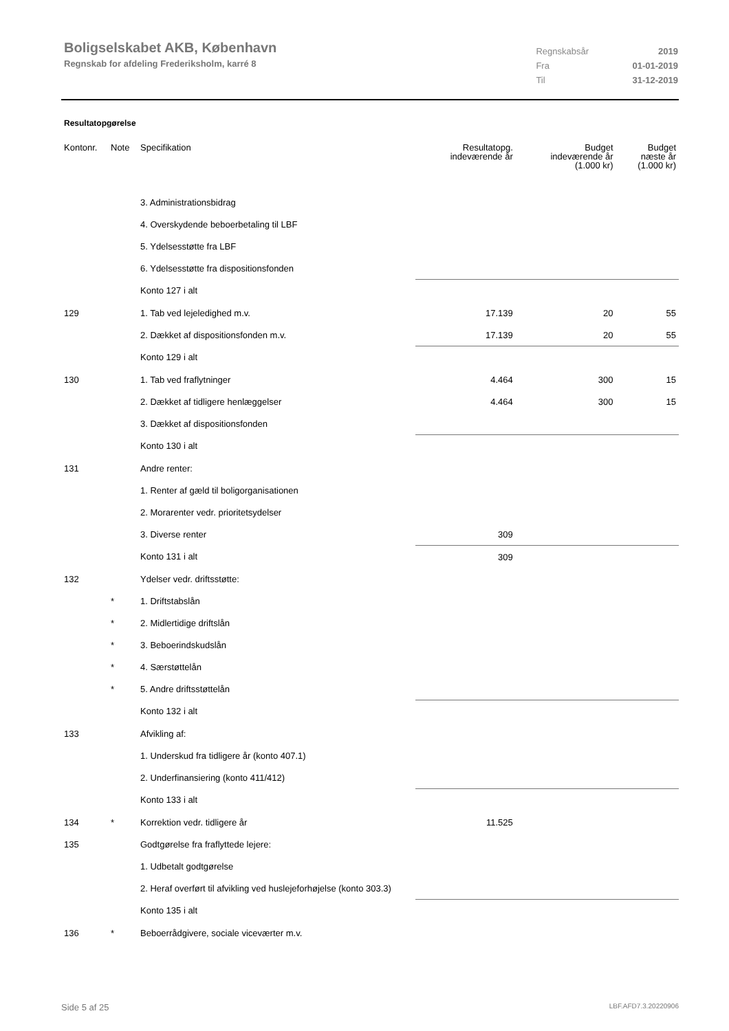Boligselskabet AKB, København
Regnskab for afdeling Frederiksholm, karré 8
| Regnskabsår | 2019 |
| Fra | 01-01-2019 |
| Til | 31-12-2019 |
Resultatopgørelse
| Kontonr. | Note | Specifikation | Resultatopg. indeværende år | Budget indeværende år (1.000 kr) | Budget næste år (1.000 kr) |
| --- | --- | --- | --- | --- | --- |
| | | 3. Administrationsbidrag | | | |
| | | 4. Overskydende beboerbetaling til LBF | | | |
| | | 5. Ydelsesstøtte fra LBF | | | |
| | | 6. Ydelsesstøtte fra dispositionsfonden | | | |
| | | Konto 127 i alt | | | |
| 129 | | 1. Tab ved lejeledighed m.v. | 17.139 | 20 | 55 |
| | | 2. Dækket af dispositionsfonden m.v. | 17.139 | 20 | 55 |
| | | Konto 129 i alt | | | |
| 130 | | 1. Tab ved fraflytninger | 4.464 | 300 | 15 |
| | | 2. Dækket af tidligere henlæggelser | 4.464 | 300 | 15 |
| | | 3. Dækket af dispositionsfonden | | | |
| | | Konto 130 i alt | | | |
| 131 | | Andre renter: | | | |
| | | 1. Renter af gæld til boligorganisationen | | | |
| | | 2. Morarenter vedr. prioritetsydelser | | | |
| | | 3. Diverse renter | 309 | | |
| | | Konto 131 i alt | 309 | | |
| 132 | | Ydelser vedr. driftsstøtte: | | | |
| | * | 1. Driftstabslån | | | |
| | * | 2. Midlertidige driftslån | | | |
| | * | 3. Beboerindskudslån | | | |
| | * | 4. Særstøttelån | | | |
| | * | 5. Andre driftsstøttelån | | | |
| | | Konto 132 i alt | | | |
| 133 | | Afvikling af: | | | |
| | | 1. Underskud fra tidligere år (konto 407.1) | | | |
| | | 2. Underfinansiering (konto 411/412) | | | |
| | | Konto 133 i alt | | | |
| 134 | * | Korrektion vedr. tidligere år | 11.525 | | |
| 135 | | Godtgørelse fra fraflyttede lejere: | | | |
| | | 1. Udbetalt godtgørelse | | | |
| | | 2. Heraf overført til afvikling ved huslejeforhøjelse (konto 303.3) | | | |
| | | Konto 135 i alt | | | |
| 136 | * | Beboerrådgivere, sociale viceværter m.v. | | | |
Side 5 af 25 LBF.AFD7.3.20220906